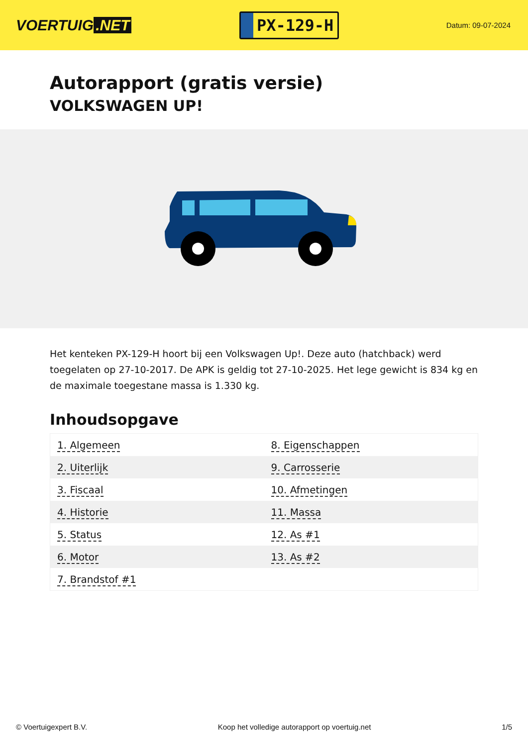VOERTUIG.NET
PX-129-H
Datum: 09-07-2024
Autorapport (gratis versie)
VOLKSWAGEN UP!
Het kenteken PX-129-H hoort bij een Volkswagen Up!. Deze auto (hatchback) werd toegelaten op 27-10-2017. De APK is geldig tot 27-10-2025. Het lege gewicht is 834 kg en de maximale toegestane massa is 1.330 kg.
Inhoudsopgave
| 1. Algemeen | 8. Eigenschappen |
| 2. Uiterlijk | 9. Carrosserie |
| 3. Fiscaal | 10. Afmetingen |
| 4. Historie | 11. Massa |
| 5. Status | 12. As #1 |
| 6. Motor | 13. As #2 |
| 7. Brandstof #1 | |
© Voertuigexpert B.V. Koop het volledige autorapport op voertuig.net 1/5